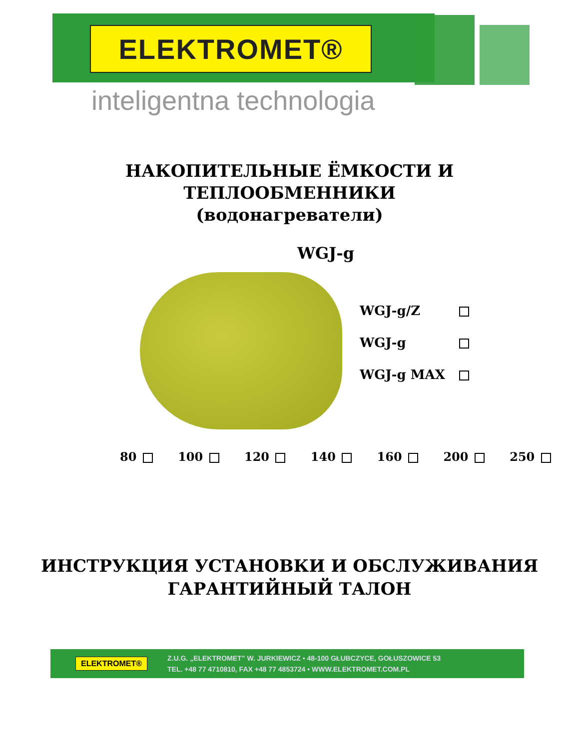ELEKTROMET®
inteligentna technologia
НАКОПИТЕЛЬНЫЕ ЁМКОСТИ И
ТЕПЛООБМЕННИКИ
(водонагреватели)
WGJ-g
WGJ-g/Z
WGJ-g
WGJ-g MAX
80 100 120 140 160 200 250
ИНСТРУКЦИЯ УСТАНОВКИ И ОБСЛУЖИВАНИЯ
ГАРАНТИЙНЫЙ ТАЛОН
ELEKTROMET®
Z.U.G. „ELEKTROMET” W. JURKIEWICZ • 48-100 GŁUBCZYCE, GOŁUSZOWICE 53
TEL. +48 77 4710810, FAX +48 77 4853724 • WWW.ELEKTROMET.COM.PL